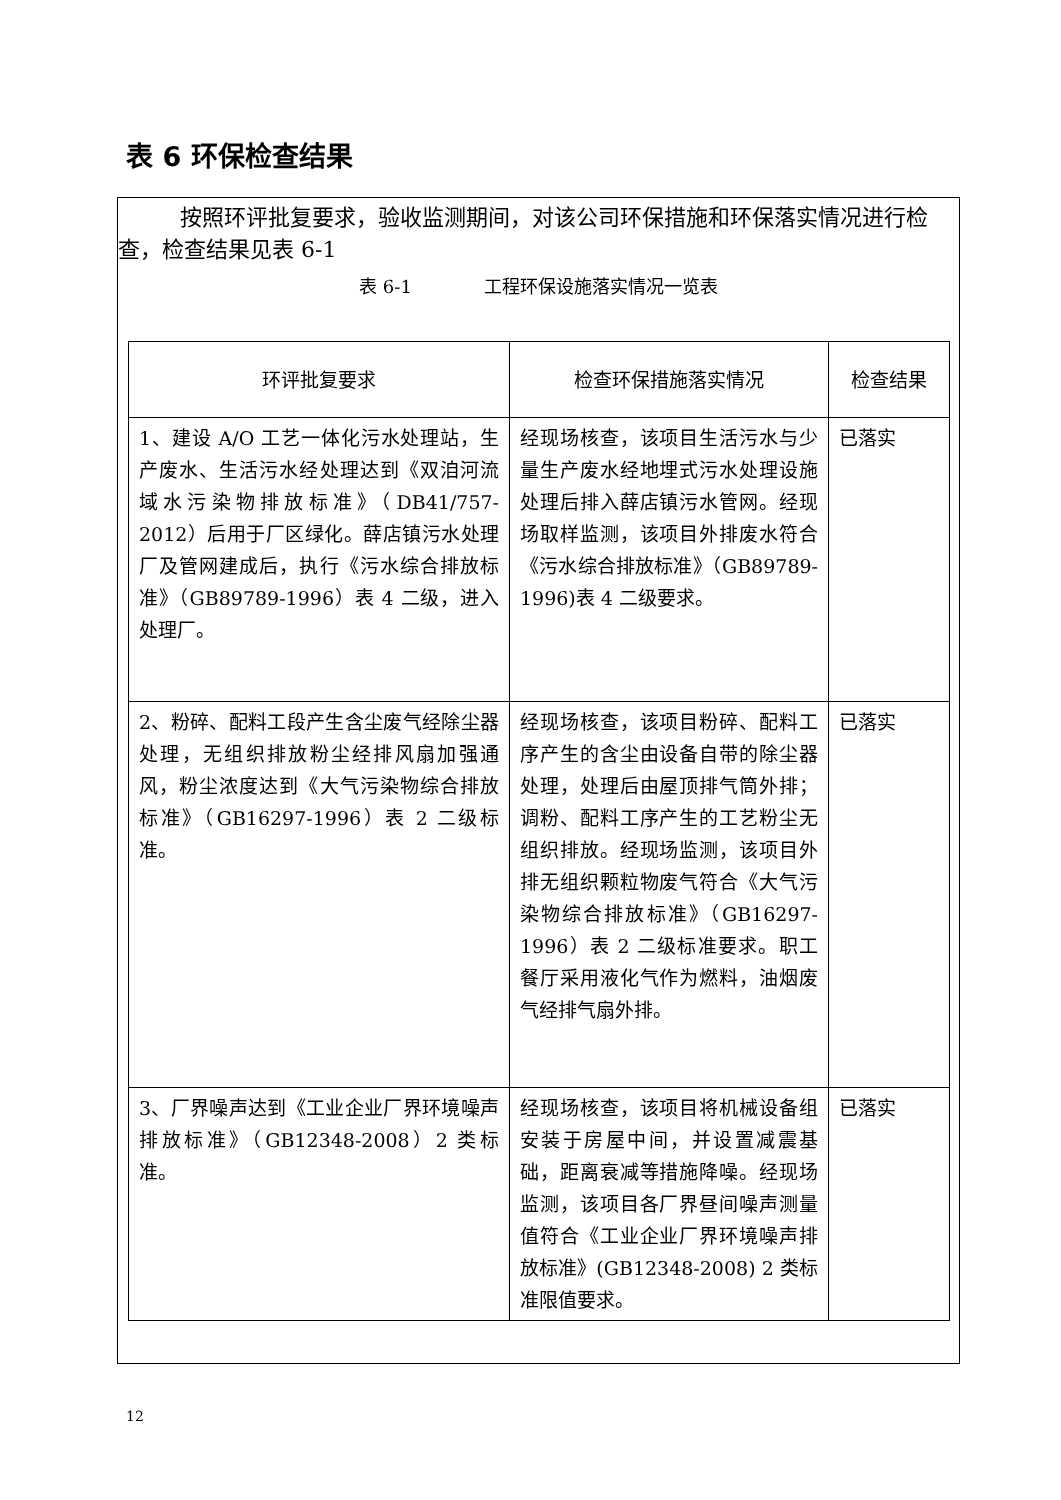表 6 环保检查结果
按照环评批复要求，验收监测期间，对该公司环保措施和环保落实情况进行检查，检查结果见表 6-1
表 6-1　　　　工程环保设施落实情况一览表
| 环评批复要求 | 检查环保措施落实情况 | 检查结果 |
| --- | --- | --- |
| 1、建设 A/O 工艺一体化污水处理站，生产废水、生活污水经处理达到《双洎河流域水污染物排放标准》（DB41/757-2012）后用于厂区绿化。薛店镇污水处理厂及管网建成后，执行《污水综合排放标准》（GB89789-1996）表 4 二级，进入处理厂。 | 经现场核查，该项目生活污水与少量生产废水经地埋式污水处理设施处理后排入薛店镇污水管网。经现场取样监测，该项目外排废水符合《污水综合排放标准》（GB89789-1996)表 4 二级要求。 | 已落实 |
| 2、粉碎、配料工段产生含尘废气经除尘器处理，无组织排放粉尘经排风扇加强通风，粉尘浓度达到《大气污染物综合排放标准》（GB16297-1996）表 2 二级标准。 | 经现场核查，该项目粉碎、配料工序产生的含尘由设备自带的除尘器处理，处理后由屋顶排气筒外排；调粉、配料工序产生的工艺粉尘无组织排放。经现场监测，该项目外排无组织颗粒物废气符合《大气污染物综合排放标准》（GB16297-1996）表 2 二级标准要求。职工餐厅采用液化气作为燃料，油烟废气经排气扇外排。 | 已落实 |
| 3、厂界噪声达到《工业企业厂界环境噪声排放标准》（GB12348-2008）2 类标准。 | 经现场核查，该项目将机械设备组安装于房屋中间，并设置减震基础，距离衰减等措施降噪。经现场监测，该项目各厂界昼间噪声测量值符合《工业企业厂界环境噪声排放标准》(GB12348-2008) 2 类标准限值要求。 | 已落实 |
12